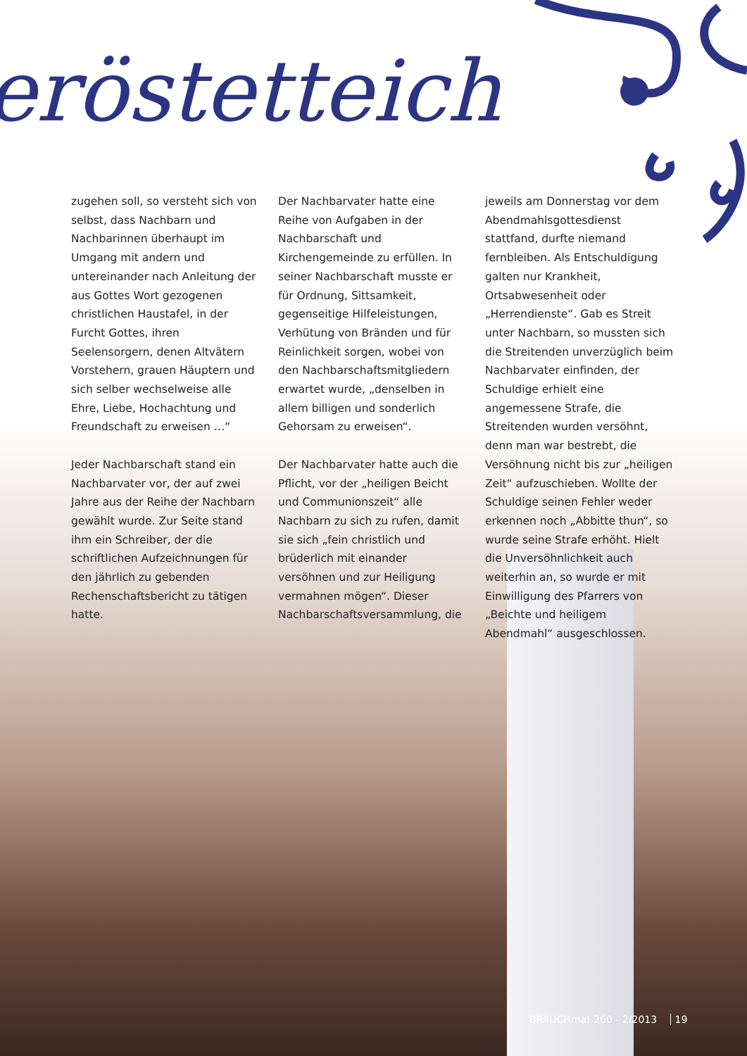eröstetteich
zugehen soll, so versteht sich von selbst, dass Nachbarn und Nachbarinnen überhaupt im Umgang mit andern und untereinander nach Anleitung der aus Gottes Wort gezogenen christlichen Haustafel, in der Furcht Gottes, ihren Seelensorgern, denen Altvätern Vorstehern, grauen Häuptern und sich selber wechselweise alle Ehre, Liebe, Hochachtung und Freundschaft zu erweisen …“
Jeder Nachbarschaft stand ein Nachbarvater vor, der auf zwei Jahre aus der Reihe der Nachbarn gewählt wurde. Zur Seite stand ihm ein Schreiber, der die schriftlichen Aufzeichnungen für den jährlich zu gebenden Rechenschaftsbericht zu tätigen hatte.
Der Nachbarvater hatte eine Reihe von Aufgaben in der Nachbarschaft und Kirchengemeinde zu erfüllen. In seiner Nachbarschaft musste er für Ordnung, Sittsamkeit, gegenseitige Hilfeleistungen, Verhütung von Bränden und für Reinlichkeit sorgen, wobei von den Nachbarschaftsmitgliedern erwartet wurde, „denselben in allem billigen und sonderlich Gehorsam zu erweisen“.
Der Nachbarvater hatte auch die Pflicht, vor der „heiligen Beicht und Communionszeit“ alle Nachbarn zu sich zu rufen, damit sie sich „fein christlich und brüderlich mit einander versöhnen und zur Heiligung vermahnen mögen“. Dieser Nachbarschaftsversammlung, die
jeweils am Donnerstag vor dem Abendmahlsgottesdienst stattfand, durfte niemand fernbleiben. Als Entschuldigung galten nur Krankheit, Ortsabwesenheit oder „Herrendienste“. Gab es Streit unter Nachbarn, so mussten sich die Streitenden unverzüglich beim Nachbarvater einfinden, der Schuldige erhielt eine angemessene Strafe, die Streitenden wurden versöhnt, denn man war bestrebt, die Versöhnung nicht bis zur „heiligen Zeit“ aufzuschieben. Wollte der Schuldige seinen Fehler weder erkennen noch „Abbitte thun“, so wurde seine Strafe erhöht. Hielt die Unversöhnlichkeit auch weiterhin an, so wurde er mit Einwilligung des Pfarrers von „Beichte und heiligem Abendmahl“ ausgeschlossen.
BRAUCHma! 260 - 2/2013 19